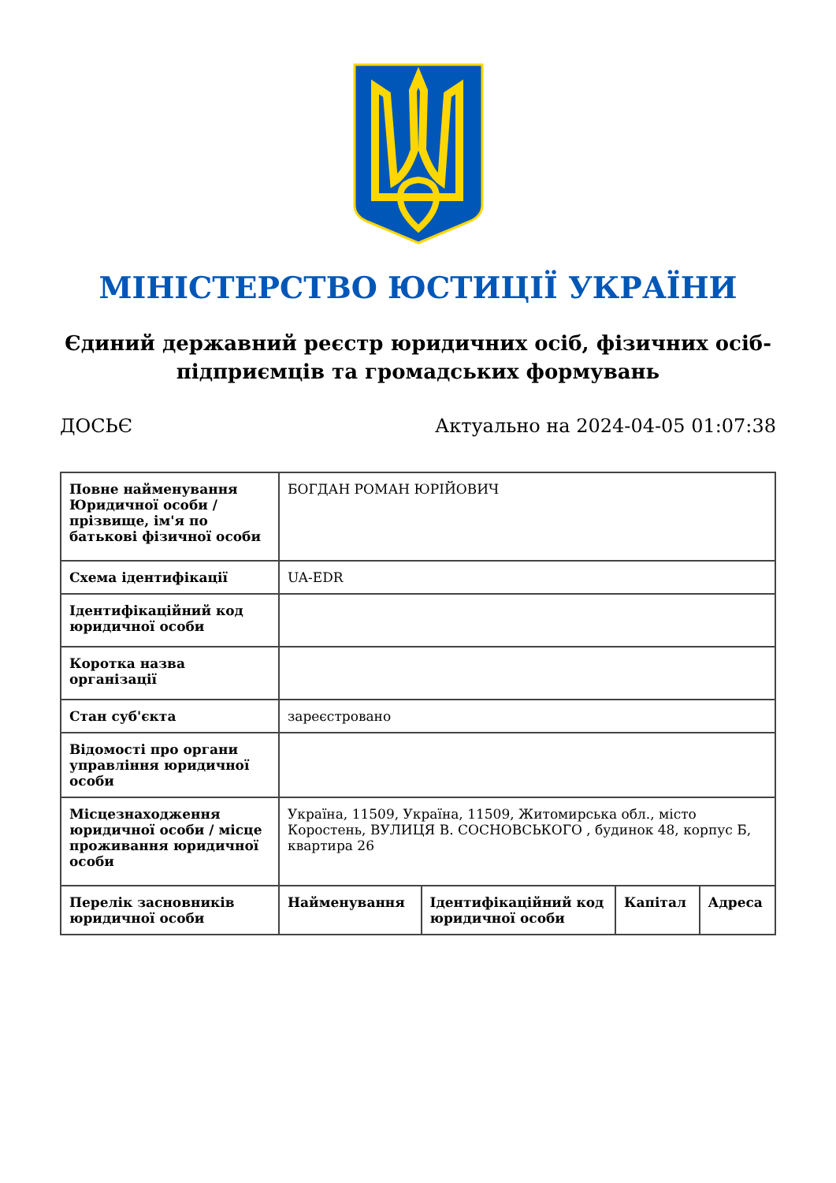МІНІСТЕРСТВО ЮСТИЦІЇ УКРАЇНИ
Єдиний державний реєстр юридичних осіб, фізичних осіб-підприємців та громадських формувань
ДОСЬЄ Актуально на 2024-04-05 01:07:38
| Повне найменування Юридичної особи / прізвище, ім'я по батькові фізичної особи | БОГДАН РОМАН ЮРІЙОВИЧ | | | |
| Схема ідентифікації | UA-EDR | | | |
| Ідентифікаційний код юридичної особи | | | | |
| Коротка назва організації | | | | |
| Стан суб'єкта | зареєстровано | | | |
| Відомості про органи управління юридичної особи | | | | |
| Місцезнаходження юридичної особи / місце проживання юридичної особи | Україна, 11509, Україна, 11509, Житомирська обл., місто Коростень, ВУЛИЦЯ В. СОСНОВСЬКОГО , будинок 48, корпус Б, квартира 26 | | | |
| Перелік засновників юридичної особи | Найменування | Ідентифікаційний код юридичної особи | Капітал | Адреса |